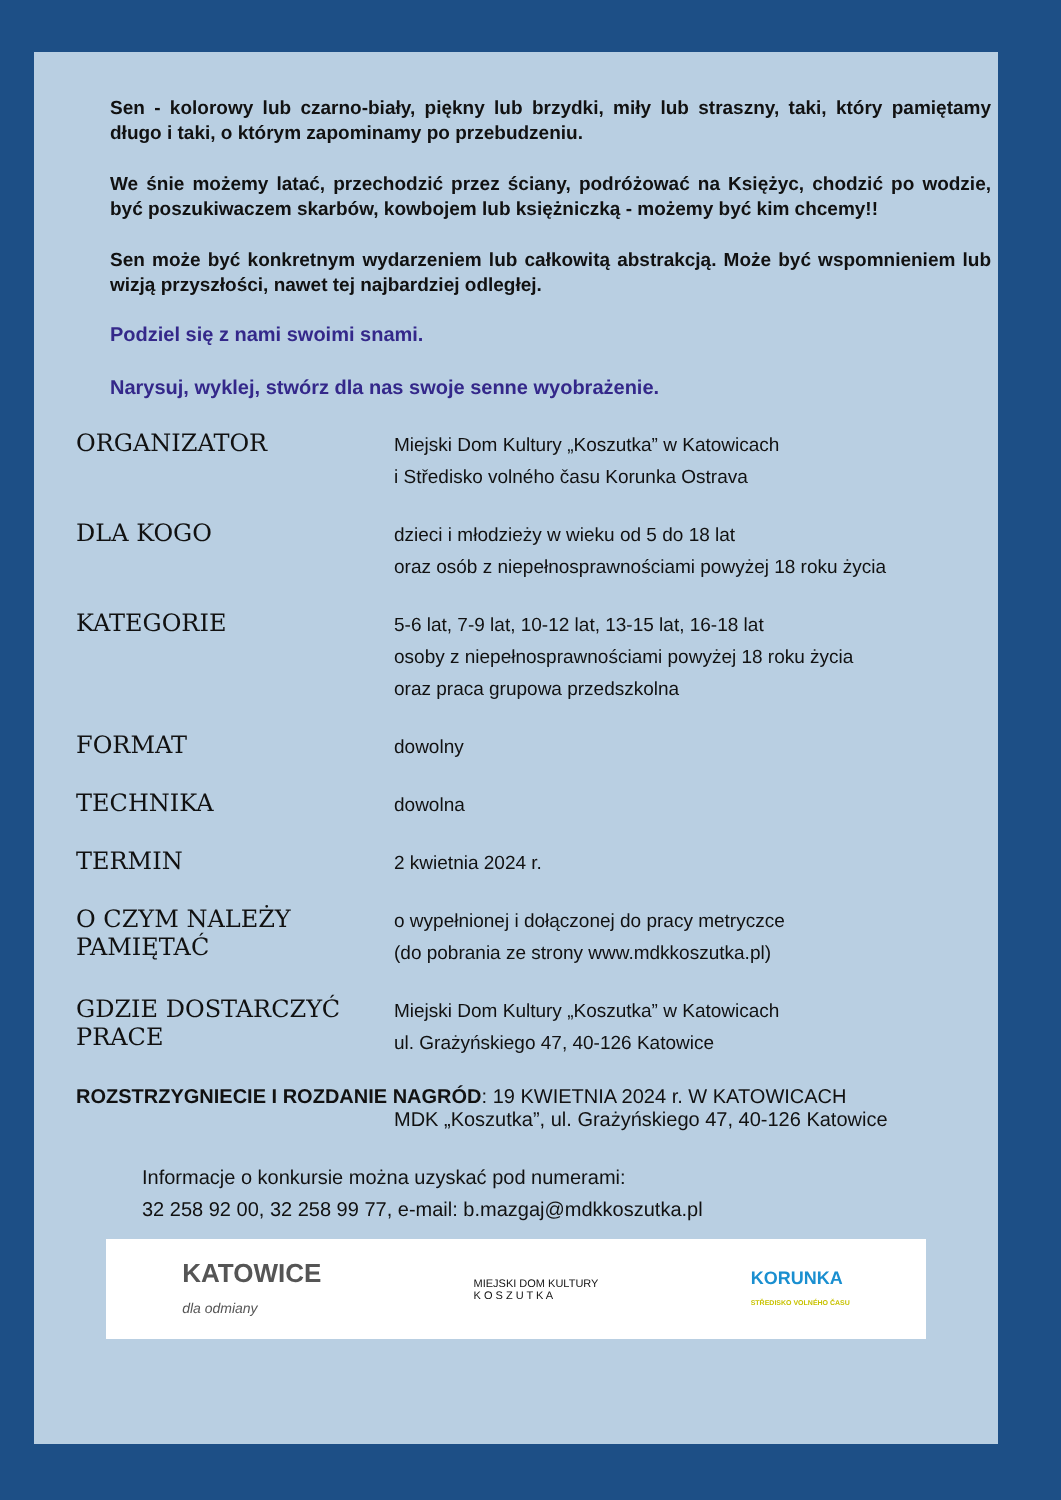Sen - kolorowy lub czarno-biały, piękny lub brzydki, miły lub straszny, taki, który pamiętamy długo i taki, o którym zapominamy po przebudzeniu.
We śnie możemy latać, przechodzić przez ściany, podróżować na Księżyc, chodzić po wodzie, być poszukiwaczem skarbów, kowbojem lub księżniczką - możemy być kim chcemy!!
Sen może być konkretnym wydarzeniem lub całkowitą abstrakcją. Może być wspomnieniem lub wizją przyszłości, nawet tej najbardziej odległej.
Podziel się z nami swoimi snami.
Narysuj, wyklej, stwórz dla nas swoje senne wyobrażenie.
ORGANIZATOR
Miejski Dom Kultury „Koszutka” w Katowicach
i Středisko volného času Korunka Ostrava
DLA KOGO
dzieci i młodzieży w wieku od 5 do 18 lat
oraz osób z niepełnosprawnościami powyżej 18 roku życia
KATEGORIE
5-6 lat, 7-9 lat, 10-12 lat, 13-15 lat, 16-18 lat
osoby z niepełnosprawnościami powyżej 18 roku życia
oraz praca grupowa przedszkolna
FORMAT
dowolny
TECHNIKA
dowolna
TERMIN
2 kwietnia 2024 r.
O CZYM NALEŻY PAMIĘTAĆ
o wypełnionej i dołączonej do pracy metryczce
(do pobrania ze strony www.mdkkoszutka.pl)
GDZIE DOSTARCZYĆ PRACE
Miejski Dom Kultury „Koszutka” w Katowicach
ul. Grażyńskiego 47, 40-126 Katowice
ROZSTRZYGNIECIE I ROZDANIE NAGRÓD: 19 KWIETNIA 2024 r. W KATOWICACH
MDK „Koszutka”, ul. Grażyńskiego 47, 40-126 Katowice
Informacje o konkursie można uzyskać pod numerami:
32 258 92 00, 32 258 99 77, e-mail: b.mazgaj@mdkkoszutka.pl
KATOWICE
dla odmiany
MIEJSKI DOM KULTURY
K O S Z U T K A
KORUNKA
STŘEDISKO VOLNÉHO ČASU